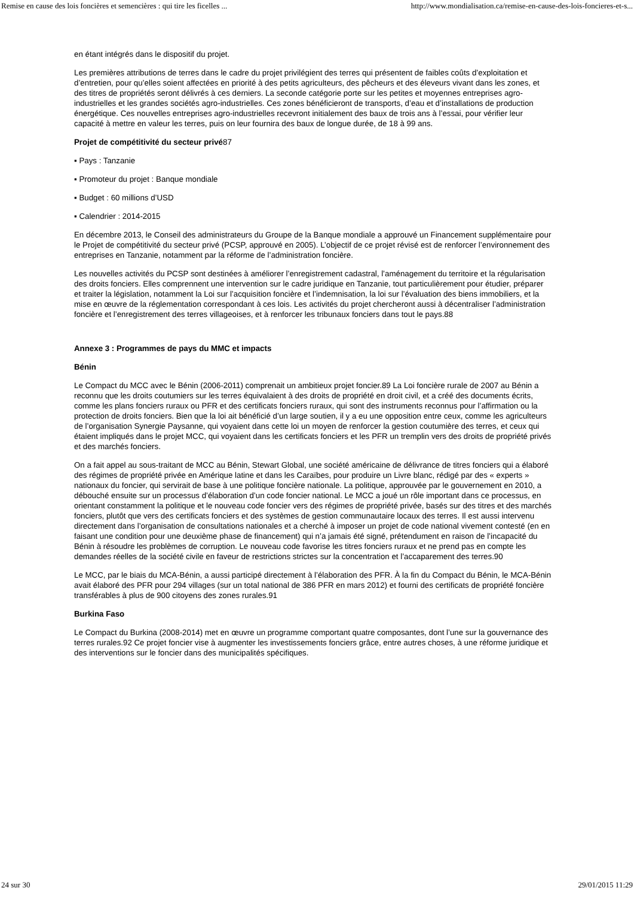Remise en cause des lois foncières et semencières : qui tire les ficelles ... http://www.mondialisation.ca/remise-en-cause-des-lois-foncieres-et-s...
en étant intégrés dans le dispositif du projet.
Les premières attributions de terres dans le cadre du projet privilégient des terres qui présentent de faibles coûts d’exploitation et d’entretien, pour qu’elles soient affectées en priorité à des petits agriculteurs, des pêcheurs et des éleveurs vivant dans les zones, et des titres de propriétés seront délivrés à ces derniers. La seconde catégorie porte sur les petites et moyennes entreprises agro-industrielles et les grandes sociétés agro-industrielles. Ces zones bénéficieront de transports, d’eau et d’installations de production énergétique. Ces nouvelles entreprises agro-industrielles recevront initialement des baux de trois ans à l’essai, pour vérifier leur capacité à mettre en valeur les terres, puis on leur fournira des baux de longue durée, de 18 à 99 ans.
Projet de compétitivité du secteur privé87
▪ Pays : Tanzanie
▪ Promoteur du projet : Banque mondiale
▪ Budget : 60 millions d’USD
▪ Calendrier : 2014-2015
En décembre 2013, le Conseil des administrateurs du Groupe de la Banque mondiale a approuvé un Financement supplémentaire pour le Projet de compétitivité du secteur privé (PCSP, approuvé en 2005). L’objectif de ce projet révisé est de renforcer l’environnement des entreprises en Tanzanie, notamment par la réforme de l’administration foncière.
Les nouvelles activités du PCSP sont destinées à améliorer l’enregistrement cadastral, l’aménagement du territoire et la régularisation des droits fonciers. Elles comprennent une intervention sur le cadre juridique en Tanzanie, tout particulièrement pour étudier, préparer et traiter la législation, notamment la Loi sur l’acquisition foncière et l’indemnisation, la loi sur l’évaluation des biens immobiliers, et la mise en œuvre de la réglementation correspondant à ces lois. Les activités du projet chercheront aussi à décentraliser l’administration foncière et l’enregistrement des terres villageoises, et à renforcer les tribunaux fonciers dans tout le pays.88
Annexe 3 : Programmes de pays du MMC et impacts
Bénin
Le Compact du MCC avec le Bénin (2006-2011) comprenait un ambitieux projet foncier.89 La Loi foncière rurale de 2007 au Bénin a reconnu que les droits coutumiers sur les terres équivalaient à des droits de propriété en droit civil, et a créé des documents écrits, comme les plans fonciers ruraux ou PFR et des certificats fonciers ruraux, qui sont des instruments reconnus pour l’affirmation ou la protection de droits fonciers. Bien que la loi ait bénéficié d’un large soutien, il y a eu une opposition entre ceux, comme les agriculteurs de l’organisation Synergie Paysanne, qui voyaient dans cette loi un moyen de renforcer la gestion coutumière des terres, et ceux qui étaient impliqués dans le projet MCC, qui voyaient dans les certificats fonciers et les PFR un tremplin vers des droits de propriété privés et des marchés fonciers.
On a fait appel au sous-traitant de MCC au Bénin, Stewart Global, une société américaine de délivrance de titres fonciers qui a élaboré des régimes de propriété privée en Amérique latine et dans les Caraïbes, pour produire un Livre blanc, rédigé par des « experts » nationaux du foncier, qui servirait de base à une politique foncière nationale. La politique, approuvée par le gouvernement en 2010, a débouché ensuite sur un processus d’élaboration d’un code foncier national. Le MCC a joué un rôle important dans ce processus, en orientant constamment la politique et le nouveau code foncier vers des régimes de propriété privée, basés sur des titres et des marchés fonciers, plutôt que vers des certificats fonciers et des systèmes de gestion communautaire locaux des terres. Il est aussi intervenu directement dans l’organisation de consultations nationales et a cherché à imposer un projet de code national vivement contesté (en en faisant une condition pour une deuxième phase de financement) qui n’a jamais été signé, prétendument en raison de l’incapacité du Bénin à résoudre les problèmes de corruption. Le nouveau code favorise les titres fonciers ruraux et ne prend pas en compte les demandes réelles de la société civile en faveur de restrictions strictes sur la concentration et l’accaparement des terres.90
Le MCC, par le biais du MCA-Bénin, a aussi participé directement à l’élaboration des PFR. À la fin du Compact du Bénin, le MCA-Bénin avait élaboré des PFR pour 294 villages (sur un total national de 386 PFR en mars 2012) et fourni des certificats de propriété foncière transférables à plus de 900 citoyens des zones rurales.91
Burkina Faso
Le Compact du Burkina (2008-2014) met en œuvre un programme comportant quatre composantes, dont l’une sur la gouvernance des terres rurales.92 Ce projet foncier vise à augmenter les investissements fonciers grâce, entre autres choses, à une réforme juridique et des interventions sur le foncier dans des municipalités spécifiques.
24 sur 30 29/01/2015 11:29